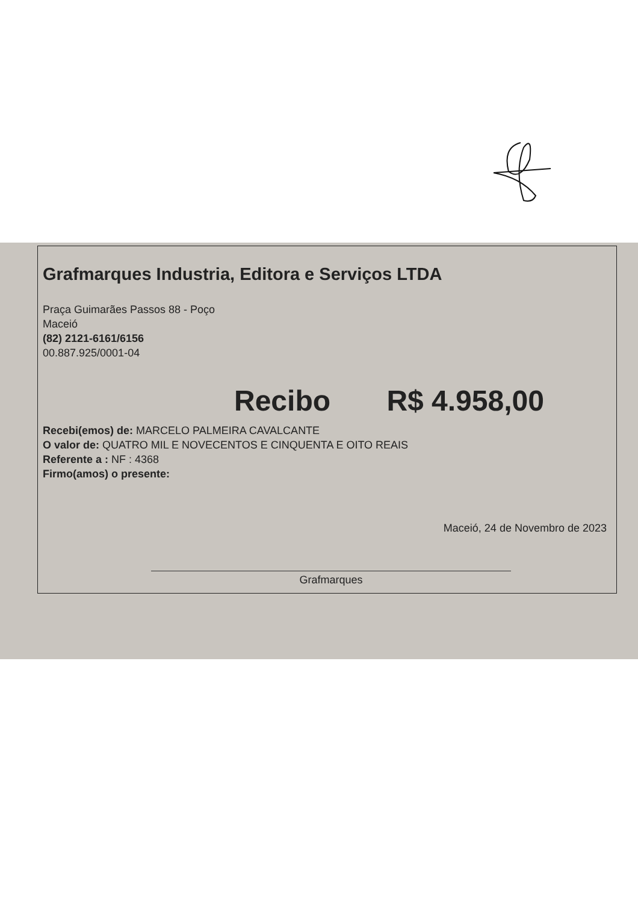Grafmarques Industria, Editora e Serviços LTDA
Praça Guimarães Passos 88 - Poço
Maceió
(82) 2121-6161/6156
00.887.925/0001-04
Recibo R$ 4.958,00
Recebi(emos) de: MARCELO PALMEIRA CAVALCANTE
O valor de: QUATRO MIL E NOVECENTOS E CINQUENTA E OITO REAIS
Referente a : NF : 4368
Firmo(amos) o presente:
Maceió, 24 de Novembro de 2023
Grafmarques